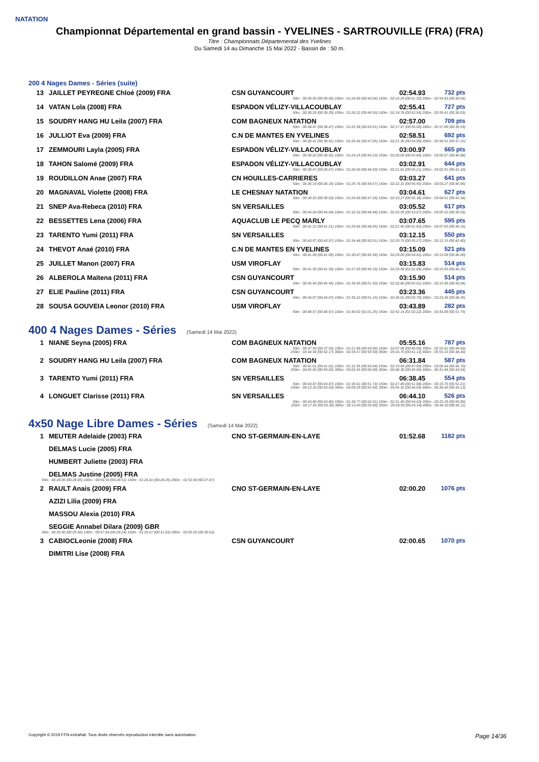NATATION
Championnat Départemental en grand bassin - YVELINES - SARTROUVILLE (FRA) (FRA)
Titre : Championnats Départemental des Yvelines
Du Samedi 14 au Dimanche 15 Mai 2022 - Bassin de : 50 m.
200 4 Nages Dames - Séries (suite)
| 13 | JAILLET PEYREGNE Chloé (2009) FRA | CSN GUYANCOURT | 02:54.93 | 732 pts |
| 50m : 00:39.05 (00:39.05) 100m : 01:24.09 (00:45.04) 150m : 02:15.29 (00:51.20) 200m : 02:54.93 (00:39.64) | | | | |
| 14 | VATAN Lola (2008) FRA | ESPADON VÉLIZY-VILLACOUBLAY | 02:55.41 | 727 pts |
| 50m : 00:39.29 (00:39.29) 100m : 01:26.22 (00:46.93) 150m : 02:18.78 (00:52.56) 200m : 02:55.41 (00:36.63) | | | | |
| 15 | SOUDRY HANG HU Leila (2007) FRA | COM BAGNEUX NATATION | 02:57.00 | 709 pts |
| 50m : 00:38.47 (00:38.47) 100m : 01:22.38 (00:43.91) 150m : 02:17.47 (00:55.09) 200m : 02:57.00 (00:39.53) | | | | |
| 16 | JULLIOT Eva (2009) FRA | C.N DE MANTES EN YVELINES | 02:58.51 | 692 pts |
| 50m : 00:39.41 (00:39.41) 100m : 01:26.46 (00:47.05) 150m : 02:21.36 (00:54.90) 200m : 02:58.51 (00:37.15) | | | | |
| 17 | ZEMMOURI Layla (2005) FRA | ESPADON VÉLIZY-VILLACOUBLAY | 03:00.97 | 665 pts |
| 50m : 00:39.02 (00:39.02) 100m : 01:24.25 (00:45.23) 150m : 02:20.09 (00:55.84) 200m : 03:00.97 (00:40.88) | | | | |
| 18 | TAHON Salomé (2009) FRA | ESPADON VÉLIZY-VILLACOUBLAY | 03:02.91 | 644 pts |
| 50m : 00:39.67 (00:39.67) 100m : 01:26.60 (00:46.93) 150m : 02:21.81 (00:55.21) 200m : 03:02.91 (00:41.10) | | | | |
| 19 | ROUDILLON Anae (2007) FRA | CN HOUILLES-CARRIERES | 03:03.27 | 641 pts |
| 50m : 00:36.19 (00:36.19) 100m : 01:25.76 (00:49.57) 150m : 02:22.31 (00:56.55) 200m : 03:03.27 (00:40.96) | | | | |
| 20 | MAGNAVAL Violette (2008) FRA | LE CHESNAY NATATION | 03:04.61 | 627 pts |
| 50m : 00:39.63 (00:39.63) 100m : 01:26.89 (00:47.26) 150m : 02:23.27 (00:56.38) 200m : 03:04.61 (00:41.34) | | | | |
| 21 | SNEP Ava-Rebeca (2010) FRA | SN VERSAILLES | 03:05.52 | 617 pts |
| 50m : 00:44.04 (00:44.04) 100m : 01:32.52 (00:48.48) 150m : 02:25.59 (00:53.07) 200m : 03:05.52 (00:39.93) | | | | |
| 22 | BESSETTES Lena (2006) FRA | AQUACLUB LE PECQ MARLY | 03:07.65 | 595 pts |
| 50m : 00:41.21 (00:41.21) 100m : 01:29.66 (00:48.45) 150m : 02:21.49 (00:51.83) 200m : 03:07.65 (00:46.16) | | | | |
| 23 | TARENTO Yumi (2011) FRA | SN VERSAILLES | 03:12.15 | 550 pts |
| 50m : 00:43.97 (00:43.97) 100m : 01:34.48 (00:50.51) 150m : 02:29.75 (00:55.27) 200m : 03:12.15 (00:42.40) | | | | |
| 24 | THEVOT Anaé (2010) FRA | C.N DE MANTES EN YVELINES | 03:15.09 | 521 pts |
| 50m : 00:41.09 (00:41.09) 100m : 01:30.47 (00:49.38) 150m : 02:29.09 (00:58.62) 200m : 03:15.09 (00:46.00) | | | | |
| 25 | JUILLET Manon (2007) FRA | USM VIROFLAY | 03:15.83 | 514 pts |
| 50m : 00:41.50 (00:41.50) 100m : 01:27.69 (00:46.19) 150m : 02:29.58 (01:01.89) 200m : 03:15.83 (00:46.25) | | | | |
| 26 | ALBEROLA Maïtena (2011) FRA | CSN GUYANCOURT | 03:15.90 | 514 pts |
| 50m : 00:45.45 (00:45.45) 100m : 01:36.95 (00:51.50) 150m : 02:32.86 (00:55.91) 200m : 03:15.90 (00:43.04) | | | | |
| 27 | ELIE Pauline (2011) FRA | CSN GUYANCOURT | 03:23.36 | 445 pts |
| 50m : 00:44.07 (00:44.07) 100m : 01:35.22 (00:51.15) 150m : 02:35.01 (00:59.79) 200m : 03:23.36 (00:48.35) | | | | |
| 28 | SOUSA GOUVEIA Leonor (2010) FRA | USM VIROFLAY | 03:43.89 | 282 pts |
| 50m : 00:48.67 (00:48.67) 100m : 01:49.92 (01:01.25) 150m : 02:52.14 (01:02.22) 200m : 03:43.89 (00:51.75) | | | | |
400 4 Nages Dames - Séries (Samedi 14 Mai 2022)
| 1 | NIANE Seyna (2005) FRA | COM BAGNEUX NATATION | 05:55.16 | 787 pts |
| 50m : 00:37.93 (00:37.93) 100m : 01:21.89 (00:43.96) 150m : 02:07.98 (00:46.09) 200m : 02:52.81 (00:44.83) 250m : 03:44.98 (00:52.17) 300m : 04:35.57 (00:50.59) 350m : 05:16.70 (00:41.13) 400m : 05:55.16 (00:38.46) | | | | |
| 2 | SOUDRY HANG HU Leila (2007) FRA | COM BAGNEUX NATATION | 06:31.84 | 587 pts |
| 50m : 00:41.01 (00:41.01) 100m : 01:31.95 (00:50.94) 150m : 02:19.94 (00:47.99) 200m : 03:06.64 (00:46.70) 250m : 04:05.66 (00:59.02) 300m : 05:02.65 (00:56.99) 350m : 05:48.30 (00:45.65) 400m : 06:31.84 (00:43.54) | | | | |
| 3 | TARENTO Yumi (2011) FRA | SN VERSAILLES | 06:38.45 | 554 pts |
| 50m : 00:43.87 (00:43.87) 100m : 01:35.61 (00:51.74) 150m : 02:27.49 (00:51.88) 200m : 03:19.70 (00:52.21) 250m : 04:13.33 (00:53.63) 300m : 05:09.29 (00:55.96) 350m : 05:55.32 (00:46.03) 400m : 06:38.45 (00:43.13) | | | | |
| 4 | LONGUET Clarisse (2011) FRA | SN VERSAILLES | 06:44.10 | 526 pts |
| 50m : 00:43.86 (00:43.86) 100m : 01:36.77 (00:52.91) 150m : 02:31.40 (00:54.63) 200m : 03:22.29 (00:50.89) 250m : 04:17.65 (00:55.36) 300m : 05:13.45 (00:55.80) 350m : 05:58.99 (00:45.54) 400m : 06:44.10 (00:45.11) | | | | |
4x50 Nage Libre Dames - Séries (Samedi 14 Mai 2022)
| 1 | MEUTER Adelaide (2003) FRA | CNO ST-GERMAIN-EN-LAYE | 01:52.68 | 1182 pts |
| | DELMAS Lucie (2005) FRA | | | |
| | HUMBERT Juliette (2003) FRA | | | |
| | DELMAS Justine (2005) FRA | | | |
| 50m : 00:28.05 (00:28.05) 100m : 00:56.56 (00:28.51) 150m : 01:24.81 (00:28.25) 200m : 01:52.68 (00:27.87) | | | | |
| 2 | RAULT Anais (2009) FRA | CNO ST-GERMAIN-EN-LAYE | 02:00.20 | 1076 pts |
| | AZIZI Lilia (2009) FRA | | | |
| | MASSOU Alexia (2010) FRA | | | |
| | SEGGIE Annabel Dilara (2009) GBR | | | |
| 50m : 00:29.60 (00:29.60) 100m : 00:57.84 (00:28.24) 150m : 01:29.67 (00:31.83) 200m : 02:00.20 (00:30.53) | | | | |
| 3 | CABIOCLeonie (2008) FRA | CSN GUYANCOURT | 02:00.65 | 1070 pts |
| | DIMITRI Lise (2008) FRA | | | |
Copyright © 2019 FFN-extraNat. Tous droits réservés reproduction interdite sans autorisation. Page 14/36